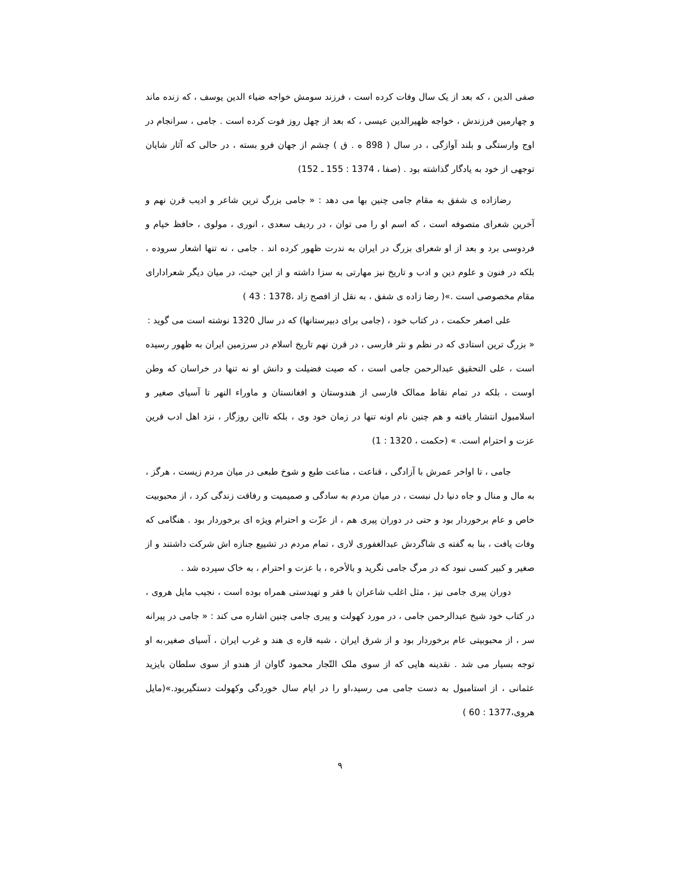صفی الدین ، که بعد از یک سال وفات کرده است ، فرزند سومش خواجه ضیاء الدین یوسف ، که زنده ماند و چهارمین فرزندش ، خواجه ظهیرالدین عیسی ، که بعد از چهل روز فوت کرده است . جامی ، سرانجام در اوج وارستگی و بلند آوازگی ، در سال ( 898 ه . ق ) چشم از جهان فرو بسته ، در حالی که آثار شایان توجهی از خود به یادگار گذاشته بود . (صفا ، 1374 : 155 ـ 152)
رضازاده ی شفق به مقام جامی چنین بها می دهد : « جامی بزرگ ترین شاعر و ادیب قرن نهم و آخرین شعرای متصوفه است ، که اسم او را می توان ، در ردیف سعدی ، انوری ، مولوی ، حافظ خیام و فردوسی برد و بعد از او شعرای بزرگ در ایران به ندرت ظهور کرده اند . جامی ، نه تنها اشعار سروده ، بلکه در فنون و علوم دین و ادب و تاریخ نیز مهارتی به سزا داشته و از این حیث، در میان دیگر شعرادارای مقام مخصوصی است .»( رضا زاده ی شفق ، به نقل از افصح زاد ،1378 : 43 )
علی اصغر حکمت ، در کتاب خود ، (جامی برای دبیرستانها) که در سال 1320 نوشته است می گوید :
« بزرگ ترین استادی که در نظم و نثر فارسی ، در قرن نهم تاریخ اسلام در سرزمین ایران به ظهور رسیده است ، علی التحقیق عبدالرحمن جامی است ، که صیت فضیلت و دانش او نه تنها در خراسان که وطن اوست ، بلکه در تمام نقاط ممالک فارسی از هندوستان و افغانستان و ماوراء النهر تا آسیای صغیر و اسلامبول انتشار یافته و هم چنین نام اونه تنها در زمان خود وی ، بلکه تااین روزگار ، نزد اهل ادب قرین عزت و احترام است. » (حکمت ، 1320 : 1)
جامی ، تا اواخر عمرش با آزادگی ، قناعت ، مناعت طبع و شوخ طبعی در میان مردم زیست ، هرگز ، به مال و منال و جاه دنیا دل نبست ، در میان مردم به سادگی و صمیمیت و رفاقت زندگی کرد ، از محبوبیت خاص و عام برخوردار بود و حتی در دوران پیری هم ، از عزّت و احترام ویژه ای برخوردار بود . هنگامی که وفات یافت ، بنا به گفته ی شاگردش عبدالغفوری لاری ، تمام مردم در تشییع جنازه اش شرکت داشتند و از صغیر و کبیر کسی نبود که در مرگ جامی نگرید و بالأخره ، با عزت و احترام ، به خاک سپرده شد .
دوران پیری جامی نیز ، مثل اغلب شاعران با فقر و تهیدستی همراه بوده است ، نجیب مایل هروی ، در کتاب خود شیخ عبدالرحمن جامی ، در مورد کهولت و پیری جامی چنین اشاره می کند : « جامی در پیرانه سر ، از محبوبیتی عام برخوردار بود و از شرق ایران ، شبه قاره ی هند و غرب ایران ، آسیای صغیر،به او توجه بسیار می شد . نقدینه هایی که از سوی ملک التّجار محمود گاوان از هندو از سوی سلطان بایزید عثمانی ، از استامبول به دست جامی می رسید،او را در ایام سال خوردگی وکهولت دستگیربود.»(مایل هروی،1377 : 60 )
۹